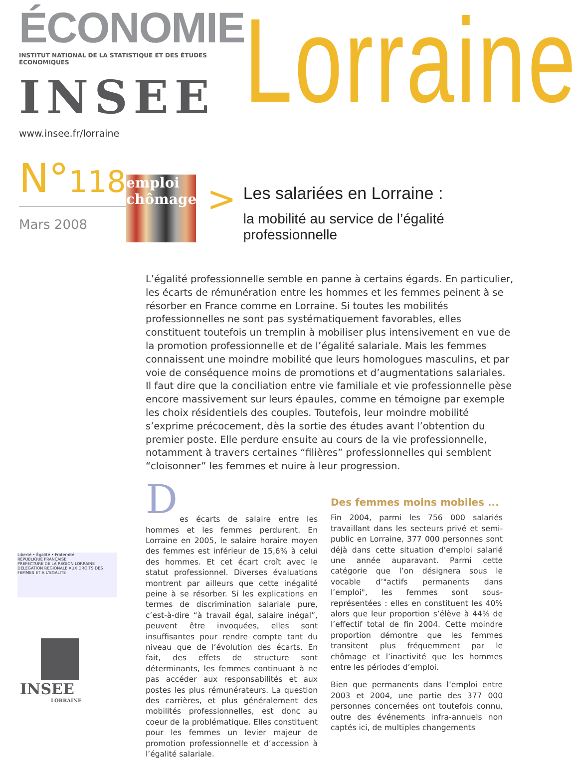ÉCONOMIE
INSTITUT NATIONAL DE LA STATISTIQUE ET DES ÉTUDES ÉCONOMIQUES
INSEE
www.insee.fr/lorraine
Lorraine
N°118
Mars 2008
emploi chômage
>
Les salariées en Lorraine :
la mobilité au service de l’égalité professionnelle
L’égalité professionnelle semble en panne à certains égards. En particulier, les écarts de rémunération entre les hommes et les femmes peinent à se résorber en France comme en Lorraine. Si toutes les mobilités professionnelles ne sont pas systématiquement favorables, elles constituent toutefois un tremplin à mobiliser plus intensivement en vue de la promotion professionnelle et de l’égalité salariale. Mais les femmes connaissent une moindre mobilité que leurs homologues masculins, et par voie de conséquence moins de promotions et d’augmentations salariales. Il faut dire que la conciliation entre vie familiale et vie professionnelle pèse encore massivement sur leurs épaules, comme en témoigne par exemple les choix résidentiels des couples. Toutefois, leur moindre mobilité s’exprime précocement, dès la sortie des études avant l’obtention du premier poste. Elle perdure ensuite au cours de la vie professionnelle, notamment à travers certaines “filières” professionnelles qui semblent “cloisonner” les femmes et nuire à leur progression.
D
es écarts de salaire entre les hommes et les femmes perdurent. En Lorraine en 2005, le salaire horaire moyen des femmes est inférieur de 15,6% à celui des hommes. Et cet écart croît avec le statut professionnel. Diverses évaluations montrent par ailleurs que cette inégalité peine à se résorber. Si les explications en termes de discrimination salariale pure, c’est-à-dire “à travail égal, salaire inégal”, peuvent être invoquées, elles sont insuffisantes pour rendre compte tant du niveau que de l’évolution des écarts. En fait, des effets de structure sont déterminants, les femmes continuant à ne pas accéder aux responsabilités et aux postes les plus rémunérateurs. La question des carrières, et plus généralement des mobilités professionnelles, est donc au coeur de la problématique. Elles constituent pour les femmes un levier majeur de promotion professionnelle et d’accession à l’égalité salariale.
Des femmes moins mobiles ...
Fin 2004, parmi les 756 000 salariés travaillant dans les secteurs privé et semi-public en Lorraine, 377 000 personnes sont déjà dans cette situation d’emploi salarié une année auparavant. Parmi cette catégorie que l’on désignera sous le vocable d’"actifs permanents dans l’emploi", les femmes sont sous-représentées : elles en constituent les 40% alors que leur proportion s’élève à 44% de l’effectif total de fin 2004. Cette moindre proportion démontre que les femmes transitent plus fréquemment par le chômage et l’inactivité que les hommes entre les périodes d’emploi.
Bien que permanents dans l’emploi entre 2003 et 2004, une partie des 377 000 personnes concernées ont toutefois connu, outre des événements infra-annuels non captés ici, de multiples changements
Liberté • Égalité • Fraternité
RÉPUBLIQUE FRANÇAISE
PREFECTURE DE LA REGION LORRAINE
DELEGATION REGIONALE AUX DROITS DES FEMMES ET A L’EGALITE
INSEE
LORRAINE